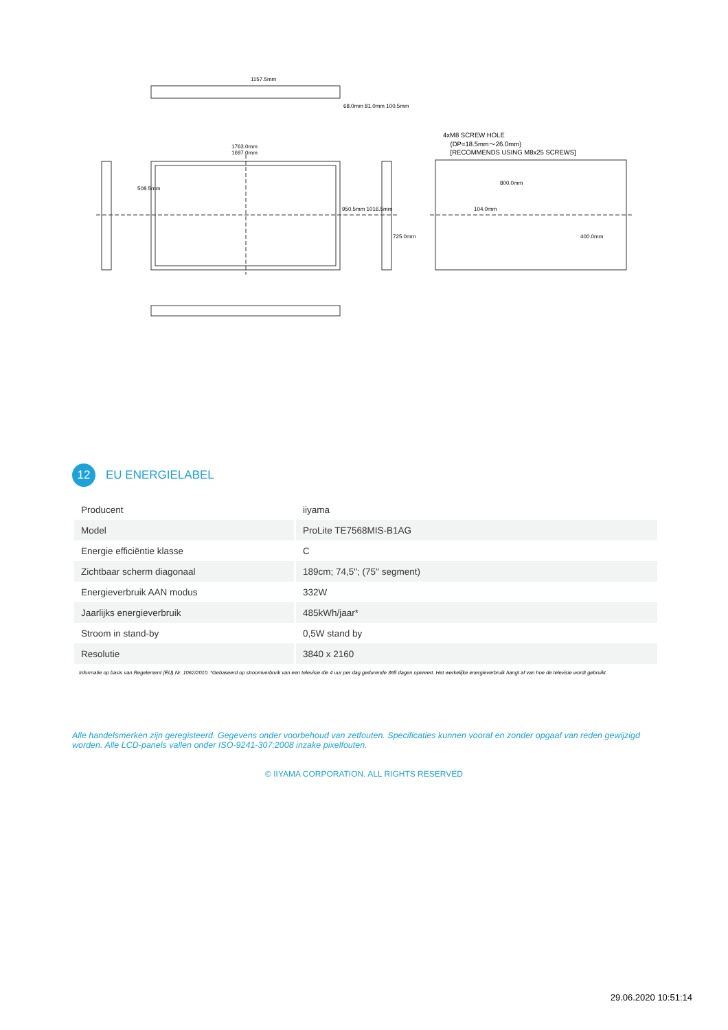1157.5mm
1763.0mm
1697.0mm
68.0mm 81.0mm 100.5mm
508.5mm
950.5mm 1016.5mm
725.0mm
4xM8 SCREW HOLE
(DP=18.5mm～26.0mm)
[RECOMMENDS USING M8x25 SCREWS]
800.0mm
104.0mm
400.0mm
12
EU ENERGIELABEL
| Producent | iiyama |
| Model | ProLite TE7568MIS-B1AG |
| Energie efficiëntie klasse | C |
| Zichtbaar scherm diagonaal | 189cm; 74,5"; (75" segment) |
| Energieverbruik AAN modus | 332W |
| Jaarlijks energieverbruik | 485kWh/jaar* |
| Stroom in stand-by | 0,5W stand by |
| Resolutie | 3840 x 2160 |
Informatie op basis van Regelement (EU) Nr. 1062/2010. *Gebaseerd op stroomverbruik van een televisie die 4 uur per dag gedurende 365 dagen opereert. Het werkelijke energieverbruik hangt af van hoe de televisie wordt gebruikt.
Alle handelsmerken zijn geregisteerd. Gegevens onder voorbehoud van zetfouten. Specificaties kunnen vooraf en zonder opgaaf van reden gewijzigd worden. Alle LCD-panels vallen onder ISO-9241-307:2008 inzake pixelfouten.
© IIYAMA CORPORATION. ALL RIGHTS RESERVED
29.06.2020 10:51:14